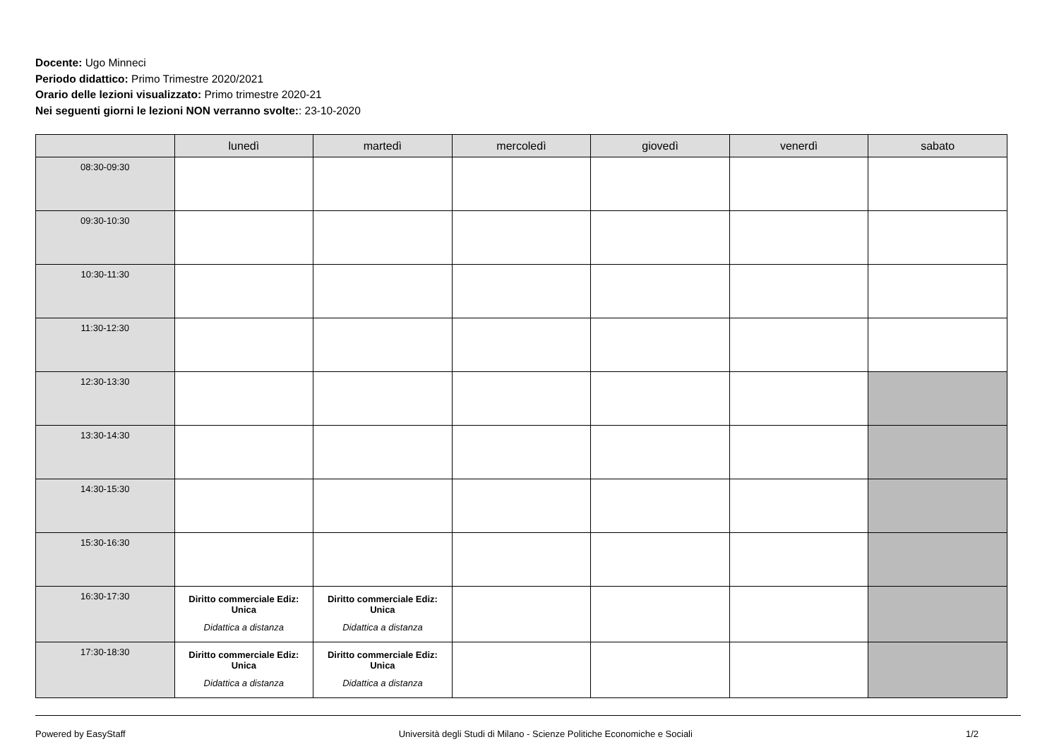Docente: Ugo Minneci
Periodo didattico: Primo Trimestre 2020/2021
Orario delle lezioni visualizzato: Primo trimestre 2020-21
Nei seguenti giorni le lezioni NON verranno svolte:: 23-10-2020
| | lunedì | martedì | mercoledì | giovedì | venerdì | sabato |
| --- | --- | --- | --- | --- | --- | --- |
| 08:30-09:30 | | | | | | |
| 09:30-10:30 | | | | | | |
| 10:30-11:30 | | | | | | |
| 11:30-12:30 | | | | | | |
| 12:30-13:30 | | | | | | |
| 13:30-14:30 | | | | | | |
| 14:30-15:30 | | | | | | |
| 15:30-16:30 | | | | | | |
| 16:30-17:30 | Diritto commerciale Ediz: Unica Didattica a distanza | Diritto commerciale Ediz: Unica Didattica a distanza | | | | |
| 17:30-18:30 | Diritto commerciale Ediz: Unica Didattica a distanza | Diritto commerciale Ediz: Unica Didattica a distanza | | | | |
Powered by EasyStaff Università degli Studi di Milano - Scienze Politiche Economiche e Sociali 1/2